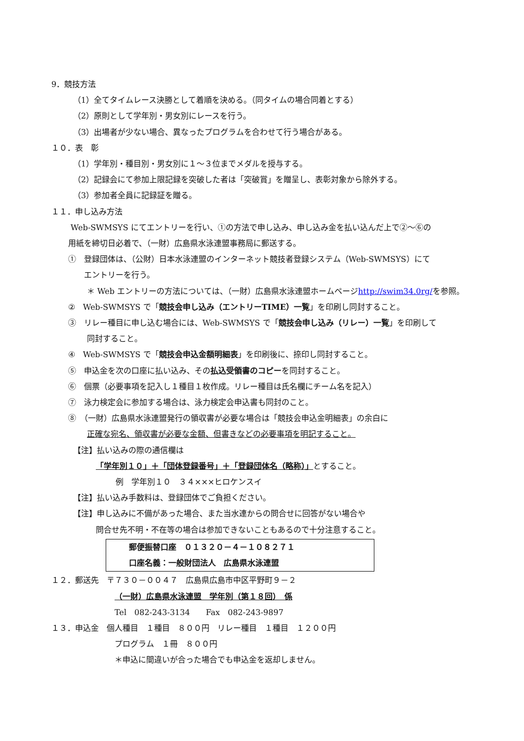9．競技方法
（1）全てタイムレース決勝として着順を決める。（同タイムの場合同着とする）
（2）原則として学年別・男女別にレースを行う。
（3）出場者が少ない場合、異なったプログラムを合わせて行う場合がある。
１０．表　彰
（1）学年別・種目別・男女別に１～３位までメダルを授与する。
（2）記録会にて参加上限記録を突破した者は「突破賞」を贈呈し、表彰対象から除外する。
（3）参加者全員に記録証を贈る。
１１．申し込み方法
Web-SWMSYS にてエントリーを行い、①の方法で申し込み、申し込み金を払い込んだ上で②～⑥の
用紙を締切日必着で、（一財）広島県水泳連盟事務局に郵送する。
①　登録団体は、（公財）日本水泳連盟のインターネット競技者登録システム（Web-SWMSYS）にて
エントリーを行う。
＊ Web エントリーの方法については、（一財）広島県水泳連盟ホームページhttp://swim34.0rg/を参照。
②　Web-SWMSYS で「競技会申し込み（エントリーTIME）一覧」を印刷し同封すること。
③　リレー種目に申し込む場合には、Web-SWMSYS で「競技会申し込み（リレー）一覧」を印刷して
同封すること。
④　Web-SWMSYS で「競技会申込金額明細表」を印刷後に、捺印し同封すること。
⑤　申込金を次の口座に払い込み、その払込受領書のコピーを同封すること。
⑥　個票（必要事項を記入し１種目１枚作成。リレー種目は氏名欄にチーム名を記入）
⑦　泳力検定会に参加する場合は、泳力検定会申込書も同封のこと。
⑧　（一財）広島県水泳連盟発行の領収書が必要な場合は「競技会申込金明細表」の余白に
正確な宛名、領収書が必要な金額、但書きなどの必要事項を明記すること。
【注】払い込みの際の通信欄は
「学年別１０」＋「団体登録番号」＋「登録団体名（略称）」とすること。
例　学年別１０　３４×××ヒロケンスイ
【注】払い込み手数料は、登録団体でご負担ください。
【注】申し込みに不備があった場合、また当水連からの問合せに回答がない場合や
問合せ先不明・不在等の場合は参加できないこともあるので十分注意すること。
郵便振替口座　０１３２０－４－１０８２７１
口座名義：一般財団法人　広島県水泳連盟
１２．郵送先　〒７３０－００４７　広島県広島市中区平野町９－２
（一財）広島県水泳連盟　学年別（第１８回）　係
Tel　082-243-3134　　Fax　082-243-9897
１３．申込金　個人種目　１種目　８００円　リレー種目　１種目　１２００円
プログラム　１冊　８００円
＊申込に間違いが合った場合でも申込金を返却しません。